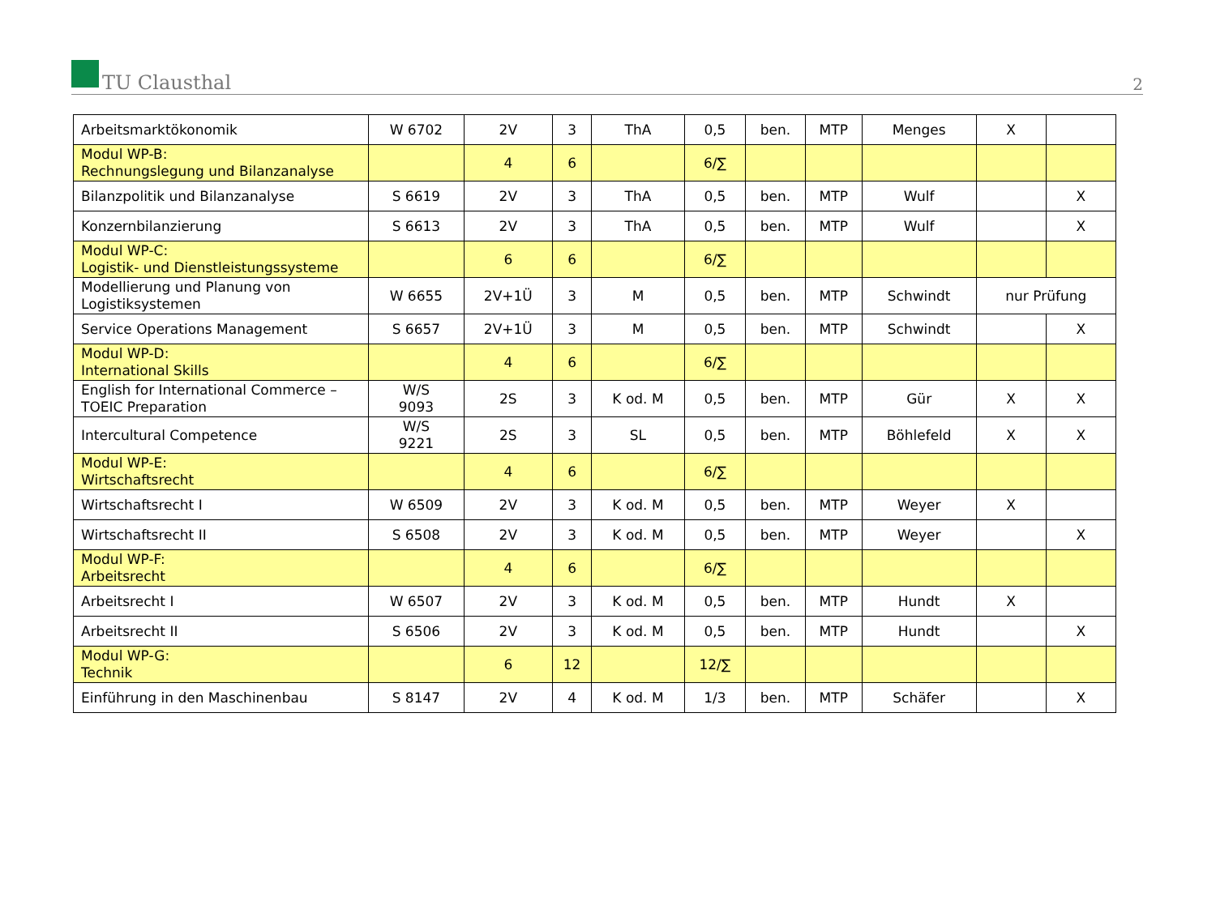TU Clausthal
2
| Arbeitsmarktökonomik | W 6702 | 2V | 3 | ThA | 0,5 | ben. | MTP | Menges | X | |
| Modul WP-B: Rechnungslegung und Bilanzanalyse | | 4 | 6 | | 6/∑ | | | | | |
| Bilanzpolitik und Bilanzanalyse | S 6619 | 2V | 3 | ThA | 0,5 | ben. | MTP | Wulf | | X |
| Konzernbilanzierung | S 6613 | 2V | 3 | ThA | 0,5 | ben. | MTP | Wulf | | X |
| Modul WP-C: Logistik- und Dienstleistungssysteme | | 6 | 6 | | 6/∑ | | | | | |
| Modellierung und Planung von Logistiksystemen | W 6655 | 2V+1Ü | 3 | M | 0,5 | ben. | MTP | Schwindt | nur Prüfung | |
| Service Operations Management | S 6657 | 2V+1Ü | 3 | M | 0,5 | ben. | MTP | Schwindt | | X |
| Modul WP-D: International Skills | | 4 | 6 | | 6/∑ | | | | | |
| English for International Commerce – TOEIC Preparation | W/S 9093 | 2S | 3 | K od. M | 0,5 | ben. | MTP | Gür | X | X |
| Intercultural Competence | W/S 9221 | 2S | 3 | SL | 0,5 | ben. | MTP | Böhlefeld | X | X |
| Modul WP-E: Wirtschaftsrecht | | 4 | 6 | | 6/∑ | | | | | |
| Wirtschaftsrecht I | W 6509 | 2V | 3 | K od. M | 0,5 | ben. | MTP | Weyer | X | |
| Wirtschaftsrecht II | S 6508 | 2V | 3 | K od. M | 0,5 | ben. | MTP | Weyer | | X |
| Modul WP-F: Arbeitsrecht | | 4 | 6 | | 6/∑ | | | | | |
| Arbeitsrecht I | W 6507 | 2V | 3 | K od. M | 0,5 | ben. | MTP | Hundt | X | |
| Arbeitsrecht II | S 6506 | 2V | 3 | K od. M | 0,5 | ben. | MTP | Hundt | | X |
| Modul WP-G: Technik | | 6 | 12 | | 12/∑ | | | | | |
| Einführung in den Maschinenbau | S 8147 | 2V | 4 | K od. M | 1/3 | ben. | MTP | Schäfer | | X |